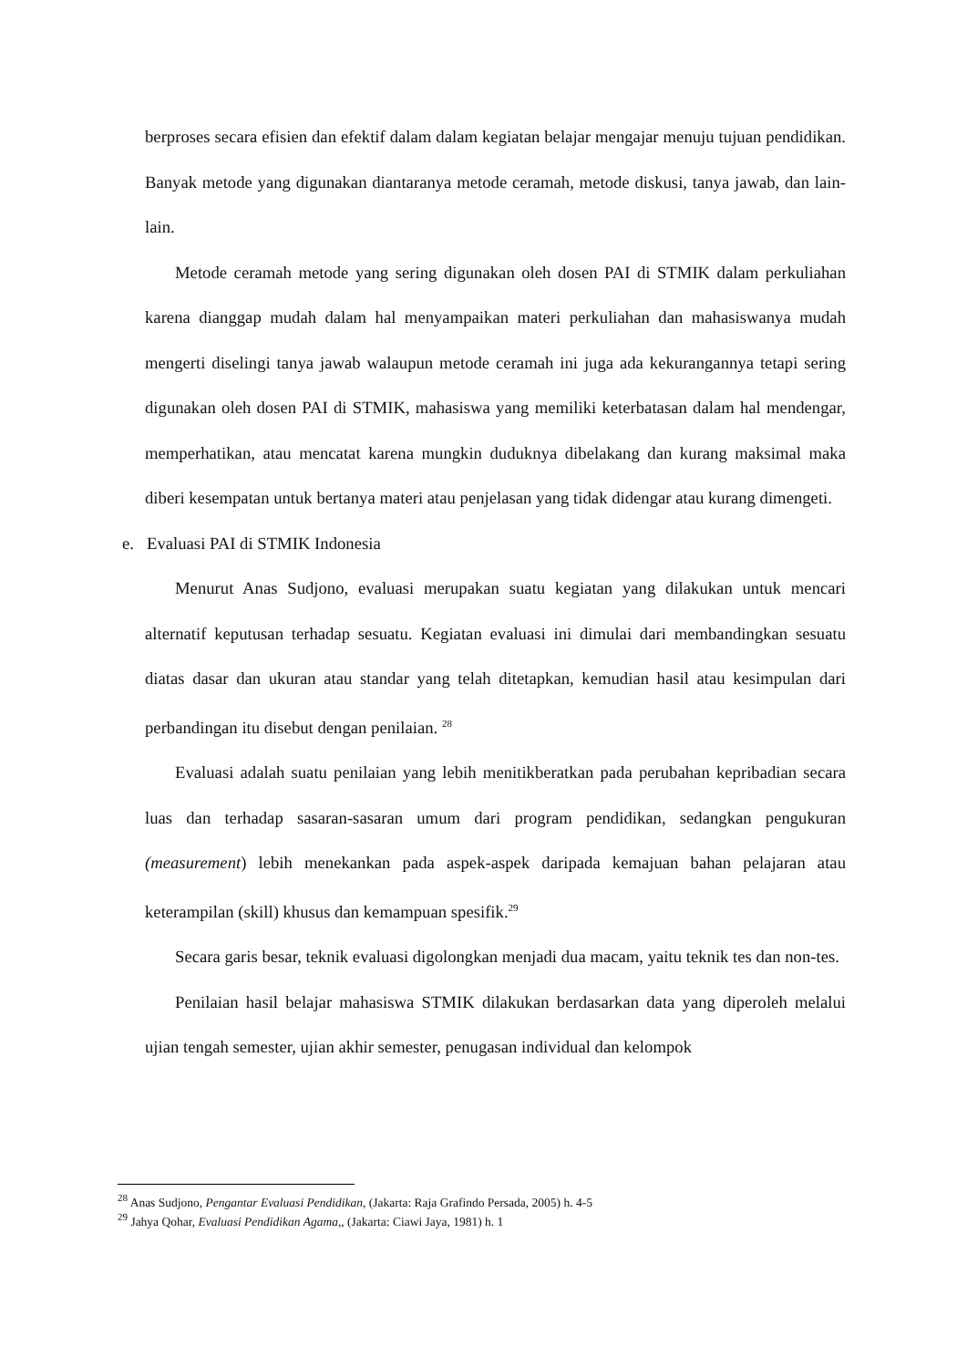berproses secara efisien dan efektif dalam dalam kegiatan belajar mengajar menuju tujuan pendidikan. Banyak metode yang digunakan diantaranya metode ceramah, metode diskusi, tanya jawab, dan lain-lain.
Metode ceramah metode yang sering digunakan oleh dosen PAI di STMIK dalam perkuliahan karena dianggap mudah dalam hal menyampaikan materi perkuliahan dan mahasiswanya mudah mengerti diselingi tanya jawab walaupun metode ceramah ini juga ada kekurangannya tetapi sering digunakan oleh dosen PAI di STMIK, mahasiswa yang memiliki keterbatasan dalam hal mendengar, memperhatikan, atau mencatat karena mungkin duduknya dibelakang dan kurang maksimal maka diberi kesempatan untuk bertanya materi atau penjelasan yang tidak didengar atau kurang dimengeti.
e. Evaluasi PAI di STMIK Indonesia
Menurut Anas Sudjono, evaluasi merupakan suatu kegiatan yang dilakukan untuk mencari alternatif keputusan terhadap sesuatu. Kegiatan evaluasi ini dimulai dari membandingkan sesuatu diatas dasar dan ukuran atau standar yang telah ditetapkan, kemudian hasil atau kesimpulan dari perbandingan itu disebut dengan penilaian. <sup>28</sup>
Evaluasi adalah suatu penilaian yang lebih menitikberatkan pada perubahan kepribadian secara luas dan terhadap sasaran-sasaran umum dari program pendidikan, sedangkan pengukuran (measurement) lebih menekankan pada aspek-aspek daripada kemajuan bahan pelajaran atau keterampilan (skill) khusus dan kemampuan spesifik.<sup>29</sup>
Secara garis besar, teknik evaluasi digolongkan menjadi dua macam, yaitu teknik tes dan non-tes.
Penilaian hasil belajar mahasiswa STMIK dilakukan berdasarkan data yang diperoleh melalui ujian tengah semester, ujian akhir semester, penugasan individual dan kelompok
<sup>28</sup> Anas Sudjono, Pengantar Evaluasi Pendidikan, (Jakarta: Raja Grafindo Persada, 2005) h. 4-5
<sup>29</sup> Jahya Qohar, Evaluasi Pendidikan Agama,, (Jakarta: Ciawi Jaya, 1981) h. 1